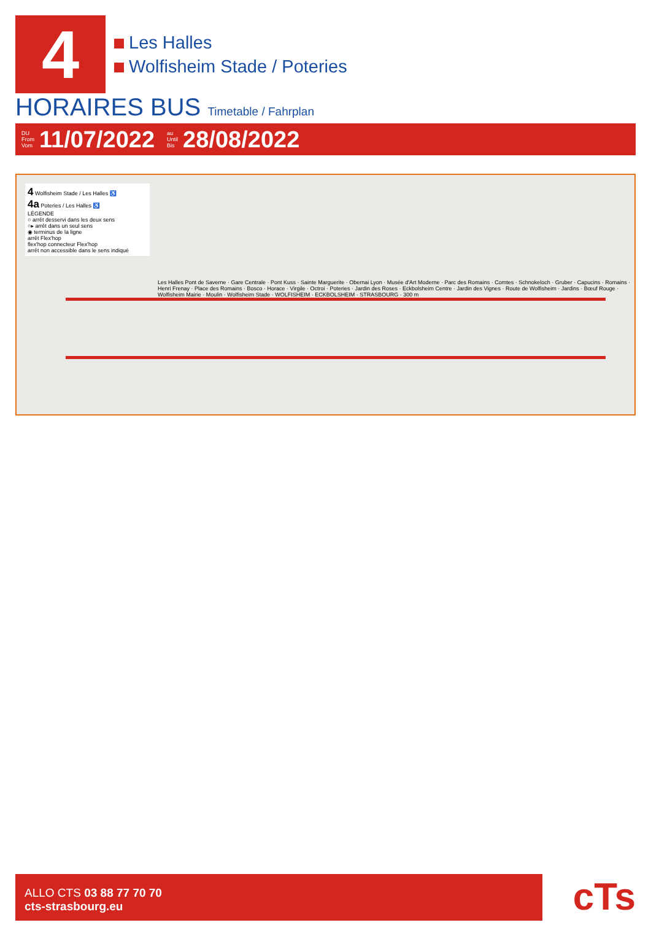4
Les Halles
Wolfisheim Stade / Poteries
HORAIRES BUS Timetable / Fahrplan
DU
From
Vom
11/07/2022
au
Until
Bis
28/08/2022
4 Wolfisheim Stade / Les Halles ♿
4a Poteries / Les Halles ♿
LÉGENDE
○ arrêt desservi dans les deux sens
○▸ arrêt dans un seul sens
◉ terminus de la ligne
arrêt Flex'hop
flex'hop connecteur Flex'hop
arrêt non accessible dans le sens indiqué
Les Halles Pont de Saverne · Gare Centrale · Pont Kuss · Sainte Marguerite · Obernai Lyon · Musée d'Art Moderne · Parc des Romains · Comtes · Schnokeloch · Gruber · Capucins · Romains · Henri Frenay · Place des Romains · Bosco · Horace · Virgile · Octroi · Poteries · Jardin des Roses · Eckbolsheim Centre · Jardin des Vignes · Route de Wolfisheim · Jardins · Bœuf Rouge · Wolfisheim Mairie · Moulin · Wolfisheim Stade · WOLFISHEIM · ECKBOLSHEIM · STRASBOURG · 300 m
ALLO CTS 03 88 77 70 70
cts-strasbourg.eu
cTs